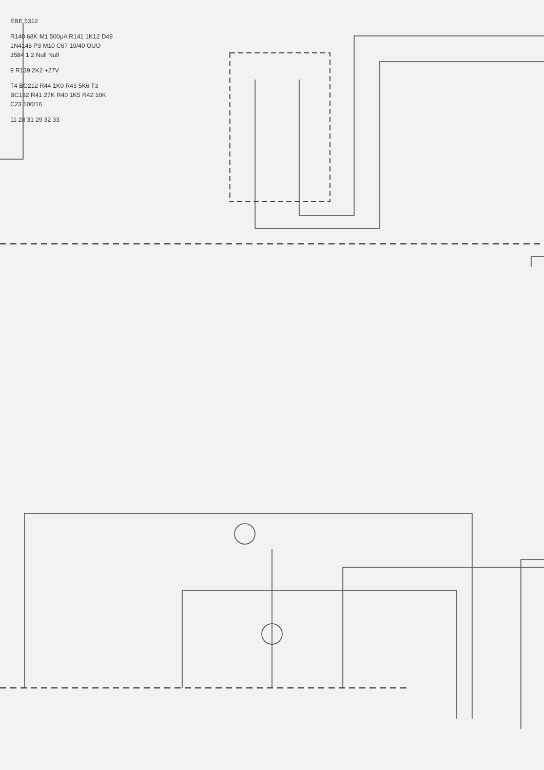EBE 5312
R140 68K M1 500μA R141 1K12 D49 1N4148 P3 M10 C67 10/40 OUO 3584 1 2 Null Null
9 R139 2K2 +27V
T4 BC212 R44 1K0 R43 5K6 T3 BC182 R41 27K R40 1K5 R42 10K C23 100/16
11 28 31 29 32 33